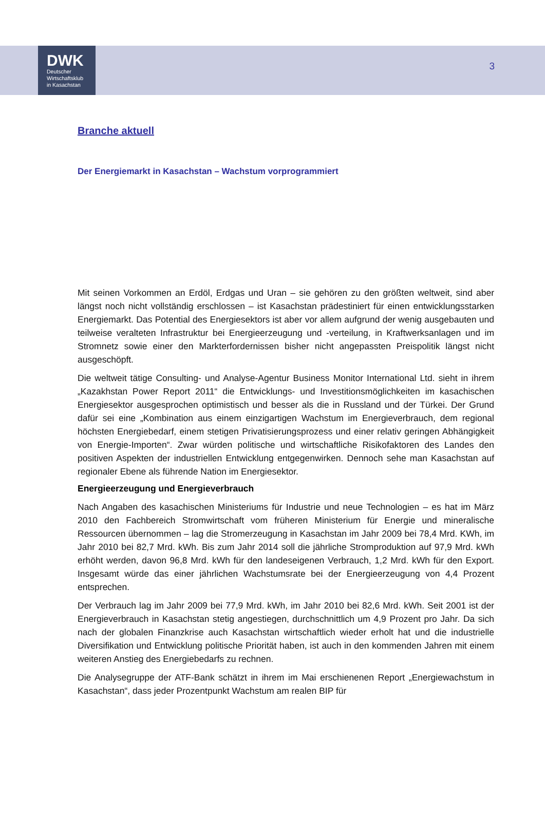DWK
Deutscher
Wirtschaftsklub
in Kasachstan
3
Branche aktuell
Der Energiemarkt in Kasachstan – Wachstum vorprogrammiert
Mit seinen Vorkommen an Erdöl, Erdgas und Uran – sie gehören zu den größten weltweit, sind aber längst noch nicht vollständig erschlossen – ist Kasachstan prädestiniert für einen entwicklungsstarken Energiemarkt. Das Potential des Energiesektors ist aber vor allem aufgrund der wenig ausgebauten und teilweise veralteten Infrastruktur bei Energieerzeugung und -verteilung, in Kraftwerksanlagen und im Stromnetz sowie einer den Markterfordernissen bisher nicht angepassten Preispolitik längst nicht ausgeschöpft.
Die weltweit tätige Consulting- und Analyse-Agentur Business Monitor International Ltd. sieht in ihrem „Kazakhstan Power Report 2011“ die Entwicklungs- und Investitionsmöglichkeiten im kasachischen Energiesektor ausgesprochen optimistisch und besser als die in Russland und der Türkei. Der Grund dafür sei eine „Kombination aus einem einzigartigen Wachstum im Energieverbrauch, dem regional höchsten Energiebedarf, einem stetigen Privatisierungsprozess und einer relativ geringen Abhängigkeit von Energie-Importen“. Zwar würden politische und wirtschaftliche Risikofaktoren des Landes den positiven Aspekten der industriellen Entwicklung entgegenwirken. Dennoch sehe man Kasachstan auf regionaler Ebene als führende Nation im Energiesektor.
Energieerzeugung und Energieverbrauch
Nach Angaben des kasachischen Ministeriums für Industrie und neue Technologien – es hat im März 2010 den Fachbereich Stromwirtschaft vom früheren Ministerium für Energie und mineralische Ressourcen übernommen – lag die Stromerzeugung in Kasachstan im Jahr 2009 bei 78,4 Mrd. KWh, im Jahr 2010 bei 82,7 Mrd. kWh. Bis zum Jahr 2014 soll die jährliche Stromproduktion auf 97,9 Mrd. kWh erhöht werden, davon 96,8 Mrd. kWh für den landeseigenen Verbrauch, 1,2 Mrd. kWh für den Export. Insgesamt würde das einer jährlichen Wachstumsrate bei der Energieerzeugung von 4,4 Prozent entsprechen.
Der Verbrauch lag im Jahr 2009 bei 77,9 Mrd. kWh, im Jahr 2010 bei 82,6 Mrd. kWh. Seit 2001 ist der Energieverbrauch in Kasachstan stetig angestiegen, durchschnittlich um 4,9 Prozent pro Jahr. Da sich nach der globalen Finanzkrise auch Kasachstan wirtschaftlich wieder erholt hat und die industrielle Diversifikation und Entwicklung politische Priorität haben, ist auch in den kommenden Jahren mit einem weiteren Anstieg des Energiebedarfs zu rechnen.
Die Analysegruppe der ATF-Bank schätzt in ihrem im Mai erschienenen Report „Energiewachstum in Kasachstan“, dass jeder Prozentpunkt Wachstum am realen BIP für